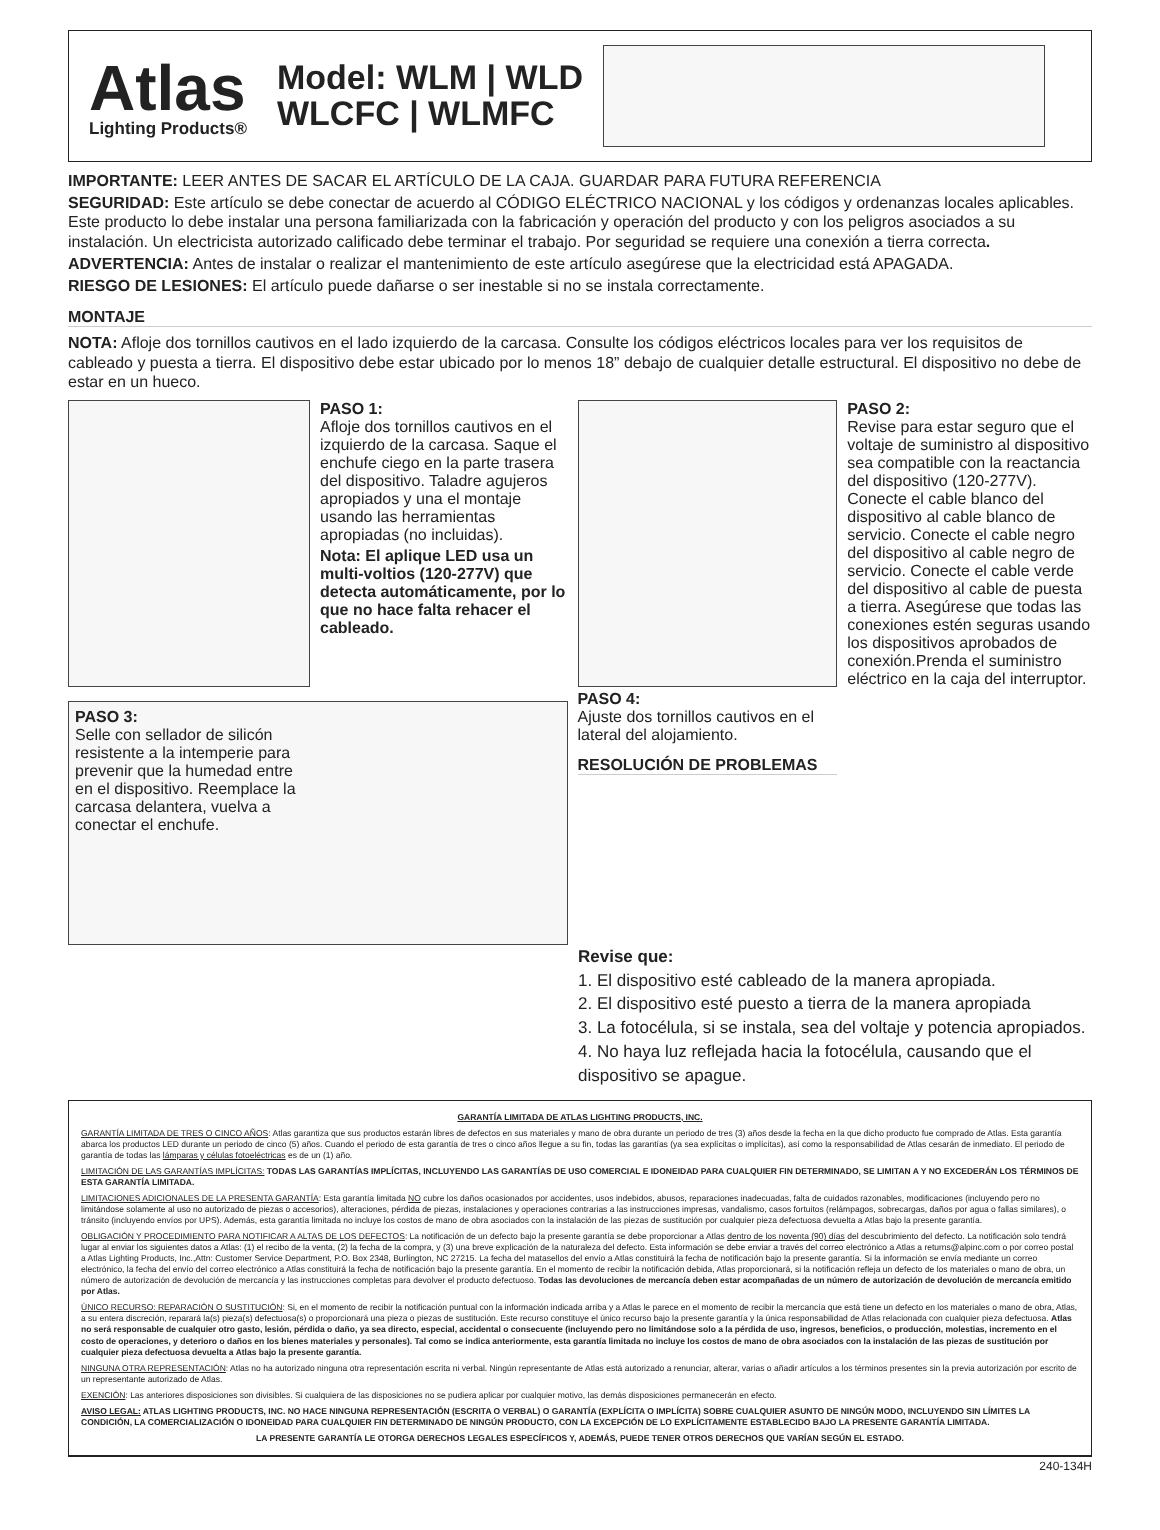Atlas
Lighting Products®
Model: WLM | WLD
WLCFC | WLMFC
IMPORTANTE: LEER ANTES DE SACAR EL ARTÍCULO DE LA CAJA. GUARDAR PARA FUTURA REFERENCIA
SEGURIDAD: Este artículo se debe conectar de acuerdo al CÓDIGO ELÉCTRICO NACIONAL y los códigos y ordenanzas locales aplicables. Este producto lo debe instalar una persona familiarizada con la fabricación y operación del producto y con los peligros asociados a su instalación. Un electricista autorizado calificado debe terminar el trabajo. Por seguridad se requiere una conexión a tierra correcta.
ADVERTENCIA: Antes de instalar o realizar el mantenimiento de este artículo asegúrese que la electricidad está APAGADA.
RIESGO DE LESIONES: El artículo puede dañarse o ser inestable si no se instala correctamente.
MONTAJE
NOTA: Afloje dos tornillos cautivos en el lado izquierdo de la carcasa. Consulte los códigos eléctricos locales para ver los requisitos de cableado y puesta a tierra. El dispositivo debe estar ubicado por lo menos 18” debajo de cualquier detalle estructural. El dispositivo no debe de estar en un hueco.
PASO 1:
Afloje dos tornillos cautivos en el izquierdo de la carcasa. Saque el enchufe ciego en la parte trasera del dispositivo. Taladre agujeros apropiados y una el montaje usando las herramientas apropiadas (no incluidas).
Nota: El aplique LED usa un multi-voltios (120-277V) que detecta automáticamente, por lo que no hace falta rehacer el cableado.
PASO 3:
Selle con sellador de silicón resistente a la intemperie para prevenir que la humedad entre en el dispositivo. Reemplace la carcasa delantera, vuelva a conectar el enchufe.
PASO 4:
Ajuste dos tornillos cautivos en el lateral del alojamiento.
RESOLUCIÓN DE PROBLEMAS
PASO 2:
Revise para estar seguro que el voltaje de suministro al dispositivo sea compatible con la reactancia del dispositivo (120-277V). Conecte el cable blanco del dispositivo al cable blanco de servicio. Conecte el cable negro del dispositivo al cable negro de servicio. Conecte el cable verde del dispositivo al cable de puesta a tierra. Asegúrese que todas las conexiones estén seguras usando los dispositivos aprobados de conexión.Prenda el suministro eléctrico en la caja del interruptor.
Revise que:
1. El dispositivo esté cableado de la manera apropiada.
2. El dispositivo esté puesto a tierra de la manera apropiada
3. La fotocélula, si se instala, sea del voltaje y potencia apropiados.
4. No haya luz reflejada hacia la fotocélula, causando que el dispositivo se apague.
GARANTÍA LIMITADA DE ATLAS LIGHTING PRODUCTS, INC.
GARANTÍA LIMITADA DE TRES O CINCO AÑOS: Atlas garantiza que sus productos estarán libres de defectos en sus materiales y mano de obra durante un periodo de tres (3) años desde la fecha en la que dicho producto fue comprado de Atlas. Esta garantía abarca los productos LED durante un periodo de cinco (5) años. Cuando el periodo de esta garantía de tres o cinco años llegue a su fin, todas las garantías (ya sea explícitas o implícitas), así como la responsabilidad de Atlas cesarán de inmediato. El periodo de garantía de todas las lámparas y células fotoeléctricas es de un (1) año.
LIMITACIÓN DE LAS GARANTÍAS IMPLÍCITAS: TODAS LAS GARANTÍAS IMPLÍCITAS, INCLUYENDO LAS GARANTÍAS DE USO COMERCIAL E IDONEIDAD PARA CUALQUIER FIN DETERMINADO, SE LIMITAN A Y NO EXCEDERÁN LOS TÉRMINOS DE ESTA GARANTÍA LIMITADA.
LIMITACIONES ADICIONALES DE LA PRESENTA GARANTÍA: Esta garantía limitada NO cubre los daños ocasionados por accidentes, usos indebidos, abusos, reparaciones inadecuadas, falta de cuidados razonables, modificaciones (incluyendo pero no limitándose solamente al uso no autorizado de piezas o accesorios), alteraciones, pérdida de piezas, instalaciones y operaciones contrarias a las instrucciones impresas, vandalismo, casos fortuitos (relámpagos, sobrecargas, daños por agua o fallas similares), o tránsito (incluyendo envíos por UPS). Además, esta garantía limitada no incluye los costos de mano de obra asociados con la instalación de las piezas de sustitución por cualquier pieza defectuosa devuelta a Atlas bajo la presente garantía.
OBLIGACIÓN Y PROCEDIMIENTO PARA NOTIFICAR A ALTAS DE LOS DEFECTOS: La notificación de un defecto bajo la presente garantía se debe proporcionar a Atlas dentro de los noventa (90) días del descubrimiento del defecto. La notificación solo tendrá lugar al enviar los siguientes datos a Atlas: (1) el recibo de la venta, (2) la fecha de la compra, y (3) una breve explicación de la naturaleza del defecto. Esta información se debe enviar a través del correo electrónico a Atlas a returns@alpinc.com o por correo postal a Atlas Lighting Products, Inc.,Attn: Customer Service Department, P.O. Box 2348, Burlington, NC 27215. La fecha del matasellos del envío a Atlas constituirá la fecha de notificación bajo la presente garantía. Si la información se envía mediante un correo electrónico, la fecha del envío del correo electrónico a Atlas constituirá la fecha de notificación bajo la presente garantía. En el momento de recibir la notificación debida, Atlas proporcionará, si la notificación refleja un defecto de los materiales o mano de obra, un número de autorización de devolución de mercancía y las instrucciones completas para devolver el producto defectuoso. Todas las devoluciones de mercancía deben estar acompañadas de un número de autorización de devolución de mercancía emitido por Atlas.
ÚNICO RECURSO: REPARACIÓN O SUSTITUCIÓN: Si, en el momento de recibir la notificación puntual con la información indicada arriba y a Atlas le parece en el momento de recibir la mercancía que está tiene un defecto en los materiales o mano de obra, Atlas, a su entera discreción, reparará la(s) pieza(s) defectuosa(s) o proporcionará una pieza o piezas de sustitución. Este recurso constituye el único recurso bajo la presente garantía y la única responsabilidad de Atlas relacionada con cualquier pieza defectuosa. Atlas no será responsable de cualquier otro gasto, lesión, pérdida o daño, ya sea directo, especial, accidental o consecuente (incluyendo pero no limitándose solo a la pérdida de uso, ingresos, beneficios, o producción, molestias, incremento en el costo de operaciones, y deterioro o daños en los bienes materiales y personales). Tal como se indica anteriormente, esta garantía limitada no incluye los costos de mano de obra asociados con la instalación de las piezas de sustitución por cualquier pieza defectuosa devuelta a Atlas bajo la presente garantía.
NINGUNA OTRA REPRESENTACIÓN: Atlas no ha autorizado ninguna otra representación escrita ni verbal. Ningún representante de Atlas está autorizado a renunciar, alterar, varias o añadir artículos a los términos presentes sin la previa autorización por escrito de un representante autorizado de Atlas.
EXENCIÓN: Las anteriores disposiciones son divisibles. Si cualquiera de las disposiciones no se pudiera aplicar por cualquier motivo, las demás disposiciones permanecerán en efecto.
AVISO LEGAL: ATLAS LIGHTING PRODUCTS, INC. NO HACE NINGUNA REPRESENTACIÓN (ESCRITA O VERBAL) O GARANTÍA (EXPLÍCITA O IMPLÍCITA) SOBRE CUALQUIER ASUNTO DE NINGÚN MODO, INCLUYENDO SIN LÍMITES LA CONDICIÓN, LA COMERCIALIZACIÓN O IDONEIDAD PARA CUALQUIER FIN DETERMINADO DE NINGÚN PRODUCTO, CON LA EXCEPCIÓN DE LO EXPLÍCITAMENTE ESTABLECIDO BAJO LA PRESENTE GARANTÍA LIMITADA.
LA PRESENTE GARANTÍA LE OTORGA DERECHOS LEGALES ESPECÍFICOS Y, ADEMÁS, PUEDE TENER OTROS DERECHOS QUE VARÍAN SEGÚN EL ESTADO.
240-134H